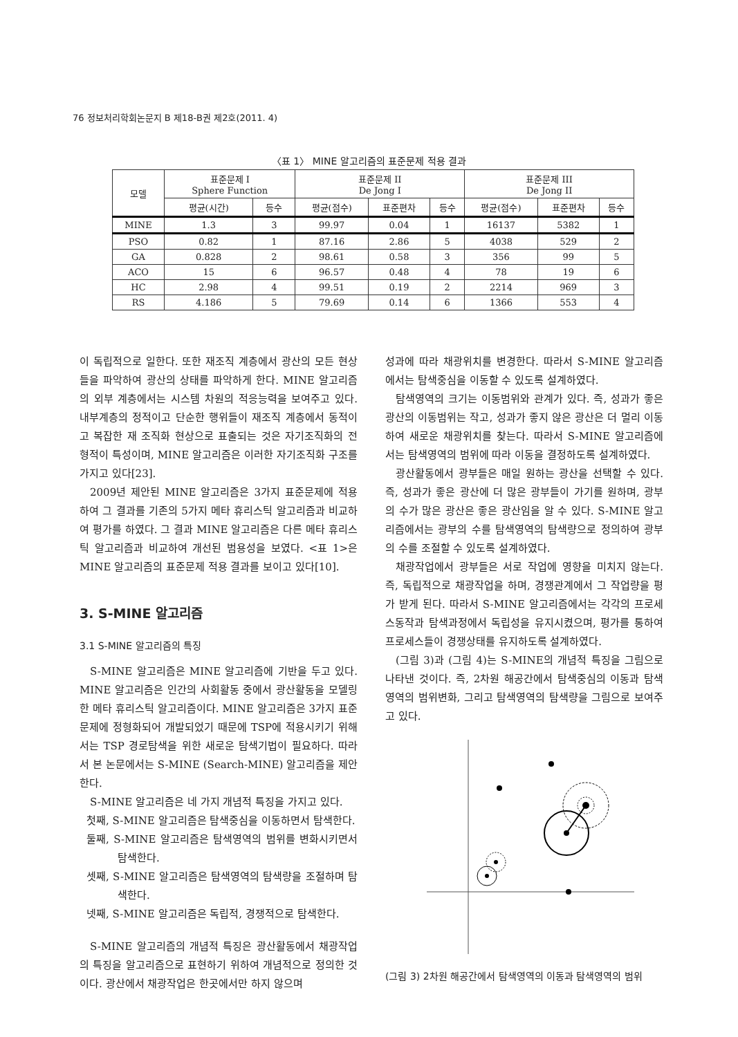76 정보처리학회논문지 B 제18-B권 제2호(2011. 4)
〈표 1〉 MINE 알고리즘의 표준문제 적용 결과
| 모델 | 표준문제 I Sphere Function | | 표준문제 II De Jong I | | | 표준문제 III De Jong II | | |
| --- | --- | --- | --- | --- | --- | --- | --- | --- |
| | 평균(시간) | 등수 | 평균(점수) | 표준편차 | 등수 | 평균(점수) | 표준편차 | 등수 |
| MINE | 1.3 | 3 | 99.97 | 0.04 | 1 | 16137 | 5382 | 1 |
| PSO | 0.82 | 1 | 87.16 | 2.86 | 5 | 4038 | 529 | 2 |
| GA | 0.828 | 2 | 98.61 | 0.58 | 3 | 356 | 99 | 5 |
| ACO | 15 | 6 | 96.57 | 0.48 | 4 | 78 | 19 | 6 |
| HC | 2.98 | 4 | 99.51 | 0.19 | 2 | 2214 | 969 | 3 |
| RS | 4.186 | 5 | 79.69 | 0.14 | 6 | 1366 | 553 | 4 |
이 독립적으로 일한다. 또한 재조직 계층에서 광산의 모든 현상들을 파악하여 광산의 상태를 파악하게 한다. MINE 알고리즘의 외부 계층에서는 시스템 차원의 적응능력을 보여주고 있다. 내부계층의 정적이고 단순한 행위들이 재조직 계층에서 동적이고 복잡한 재 조직화 현상으로 표출되는 것은 자기조직화의 전형적이 특성이며, MINE 알고리즘은 이러한 자기조직화 구조를 가지고 있다[23].
2009년 제안된 MINE 알고리즘은 3가지 표준문제에 적용하여 그 결과를 기존의 5가지 메타 휴리스틱 알고리즘과 비교하여 평가를 하였다. 그 결과 MINE 알고리즘은 다른 메타 휴리스틱 알고리즘과 비교하여 개선된 범용성을 보였다. <표 1>은 MINE 알고리즘의 표준문제 적용 결과를 보이고 있다[10].
3. S-MINE 알고리즘
3.1 S-MINE 알고리즘의 특징
S-MINE 알고리즘은 MINE 알고리즘에 기반을 두고 있다. MINE 알고리즘은 인간의 사회활동 중에서 광산활동을 모델링 한 메타 휴리스틱 알고리즘이다. MINE 알고리즘은 3가지 표준문제에 정형화되어 개발되었기 때문에 TSP에 적용시키기 위해서는 TSP 경로탐색을 위한 새로운 탐색기법이 필요하다. 따라서 본 논문에서는 S-MINE (Search-MINE) 알고리즘을 제안한다.
S-MINE 알고리즘은 네 가지 개념적 특징을 가지고 있다.
첫째, S-MINE 알고리즘은 탐색중심을 이동하면서 탐색한다.
둘째, S-MINE 알고리즘은 탐색영역의 범위를 변화시키면서 탐색한다.
셋째, S-MINE 알고리즘은 탐색영역의 탐색량을 조절하며 탐색한다.
넷째, S-MINE 알고리즘은 독립적, 경쟁적으로 탐색한다.
S-MINE 알고리즘의 개념적 특징은 광산활동에서 채광작업의 특징을 알고리즘으로 표현하기 위하여 개념적으로 정의한 것이다. 광산에서 채광작업은 한곳에서만 하지 않으며
성과에 따라 채광위치를 변경한다. 따라서 S-MINE 알고리즘에서는 탐색중심을 이동할 수 있도록 설계하였다.
탐색영역의 크기는 이동범위와 관계가 있다. 즉, 성과가 좋은 광산의 이동범위는 작고, 성과가 좋지 않은 광산은 더 멀리 이동하여 새로운 채광위치를 찾는다. 따라서 S-MINE 알고리즘에서는 탐색영역의 범위에 따라 이동을 결정하도록 설계하였다.
광산활동에서 광부들은 매일 원하는 광산을 선택할 수 있다. 즉, 성과가 좋은 광산에 더 많은 광부들이 가기를 원하며, 광부의 수가 많은 광산은 좋은 광산임을 알 수 있다. S-MINE 알고리즘에서는 광부의 수를 탐색영역의 탐색량으로 정의하여 광부의 수를 조절할 수 있도록 설계하였다.
채광작업에서 광부들은 서로 작업에 영향을 미치지 않는다. 즉, 독립적으로 채광작업을 하며, 경쟁관계에서 그 작업량을 평가 받게 된다. 따라서 S-MINE 알고리즘에서는 각각의 프로세스동작과 탐색과정에서 독립성을 유지시켰으며, 평가를 통하여 프로세스들이 경쟁상태를 유지하도록 설계하였다.
(그림 3)과 (그림 4)는 S-MINE의 개념적 특징을 그림으로 나타낸 것이다. 즉, 2차원 해공간에서 탐색중심의 이동과 탐색영역의 범위변화, 그리고 탐색영역의 탐색량을 그림으로 보여주고 있다.
(그림 3) 2차원 해공간에서 탐색영역의 이동과 탐색영역의 범위